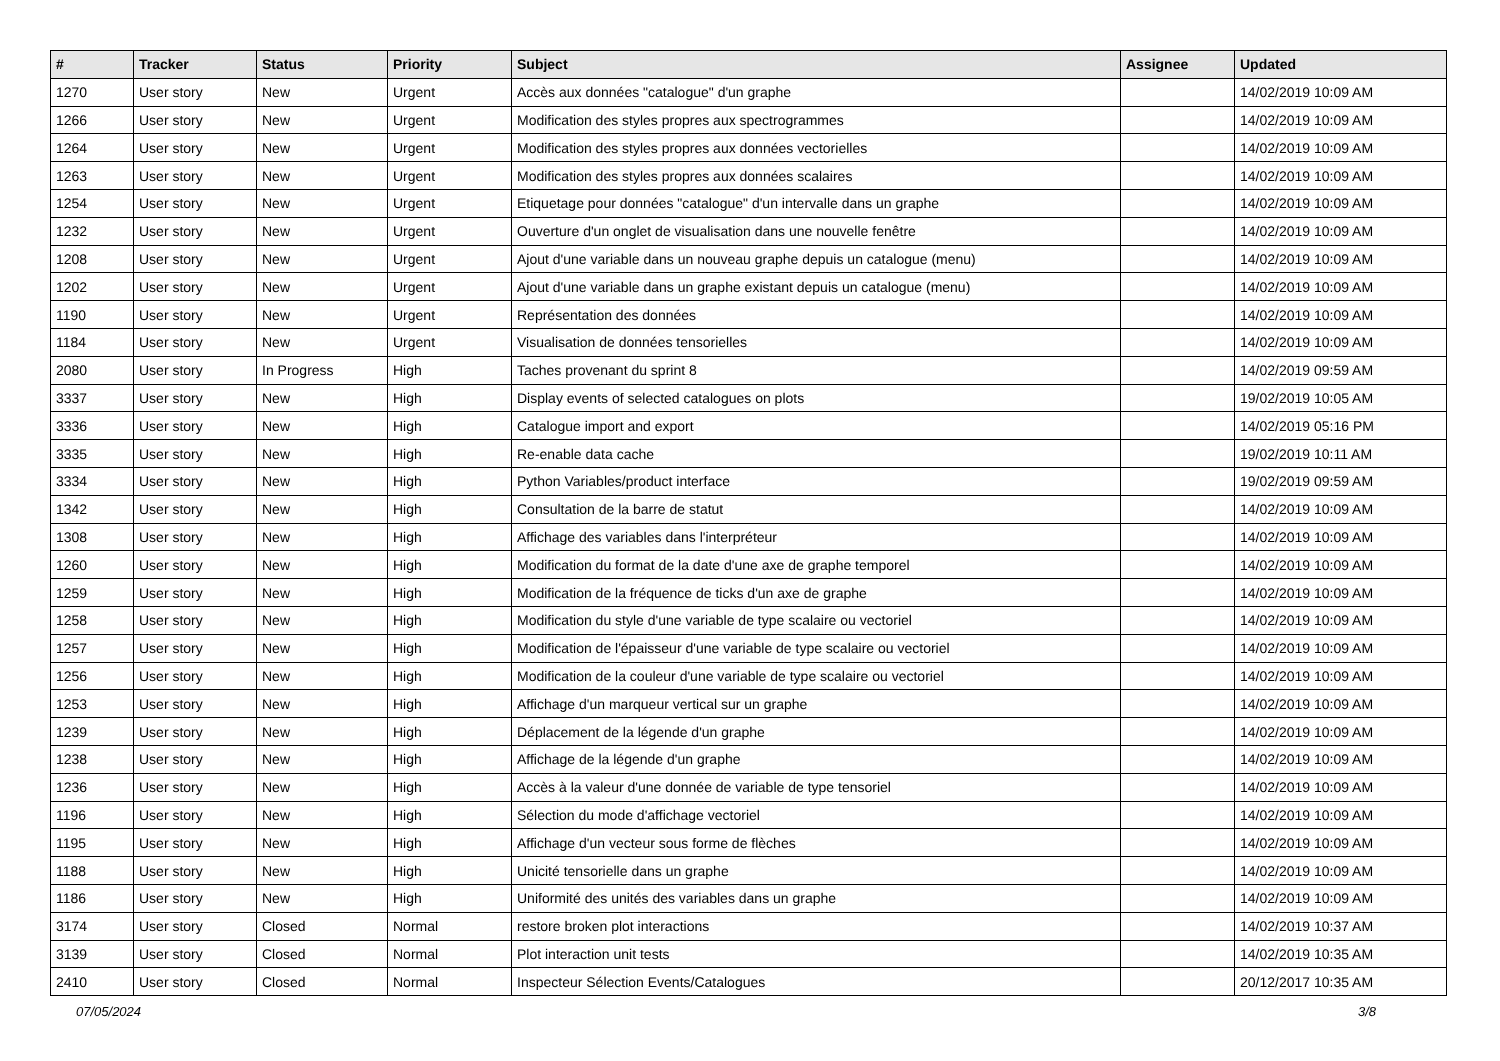| # | Tracker | Status | Priority | Subject | Assignee | Updated |
| --- | --- | --- | --- | --- | --- | --- |
| 1270 | User story | New | Urgent | Accès aux données "catalogue" d'un graphe | | 14/02/2019 10:09 AM |
| 1266 | User story | New | Urgent | Modification des styles propres aux spectrogrammes | | 14/02/2019 10:09 AM |
| 1264 | User story | New | Urgent | Modification des styles propres aux données vectorielles | | 14/02/2019 10:09 AM |
| 1263 | User story | New | Urgent | Modification des styles propres aux données scalaires | | 14/02/2019 10:09 AM |
| 1254 | User story | New | Urgent | Etiquetage pour données "catalogue" d'un intervalle dans un graphe | | 14/02/2019 10:09 AM |
| 1232 | User story | New | Urgent | Ouverture d'un onglet de visualisation dans une nouvelle fenêtre | | 14/02/2019 10:09 AM |
| 1208 | User story | New | Urgent | Ajout d'une variable dans un nouveau graphe depuis un catalogue (menu) | | 14/02/2019 10:09 AM |
| 1202 | User story | New | Urgent | Ajout d'une variable dans un graphe existant depuis un catalogue (menu) | | 14/02/2019 10:09 AM |
| 1190 | User story | New | Urgent | Représentation des données | | 14/02/2019 10:09 AM |
| 1184 | User story | New | Urgent | Visualisation de données tensorielles | | 14/02/2019 10:09 AM |
| 2080 | User story | In Progress | High | Taches provenant du sprint 8 | | 14/02/2019 09:59 AM |
| 3337 | User story | New | High | Display events of selected catalogues on plots | | 19/02/2019 10:05 AM |
| 3336 | User story | New | High | Catalogue import and export | | 14/02/2019 05:16 PM |
| 3335 | User story | New | High | Re-enable data cache | | 19/02/2019 10:11 AM |
| 3334 | User story | New | High | Python Variables/product interface | | 19/02/2019 09:59 AM |
| 1342 | User story | New | High | Consultation de la barre de statut | | 14/02/2019 10:09 AM |
| 1308 | User story | New | High | Affichage des variables dans l'interpréteur | | 14/02/2019 10:09 AM |
| 1260 | User story | New | High | Modification du format de la date d'une axe de graphe temporel | | 14/02/2019 10:09 AM |
| 1259 | User story | New | High | Modification de la fréquence de ticks d'un axe de graphe | | 14/02/2019 10:09 AM |
| 1258 | User story | New | High | Modification du style d'une variable de type scalaire ou vectoriel | | 14/02/2019 10:09 AM |
| 1257 | User story | New | High | Modification de l'épaisseur d'une variable de type scalaire ou vectoriel | | 14/02/2019 10:09 AM |
| 1256 | User story | New | High | Modification de la couleur d'une variable de type scalaire ou vectoriel | | 14/02/2019 10:09 AM |
| 1253 | User story | New | High | Affichage d'un marqueur vertical sur un graphe | | 14/02/2019 10:09 AM |
| 1239 | User story | New | High | Déplacement de la légende d'un graphe | | 14/02/2019 10:09 AM |
| 1238 | User story | New | High | Affichage de la légende d'un graphe | | 14/02/2019 10:09 AM |
| 1236 | User story | New | High | Accès à la valeur d'une donnée de variable de type tensoriel | | 14/02/2019 10:09 AM |
| 1196 | User story | New | High | Sélection du mode d'affichage vectoriel | | 14/02/2019 10:09 AM |
| 1195 | User story | New | High | Affichage d'un vecteur sous forme de flèches | | 14/02/2019 10:09 AM |
| 1188 | User story | New | High | Unicité tensorielle dans un graphe | | 14/02/2019 10:09 AM |
| 1186 | User story | New | High | Uniformité des unités des variables dans un graphe | | 14/02/2019 10:09 AM |
| 3174 | User story | Closed | Normal | restore broken plot interactions | | 14/02/2019 10:37 AM |
| 3139 | User story | Closed | Normal | Plot interaction unit tests | | 14/02/2019 10:35 AM |
| 2410 | User story | Closed | Normal | Inspecteur Sélection Events/Catalogues | | 20/12/2017 10:35 AM |
07/05/2024 3/8